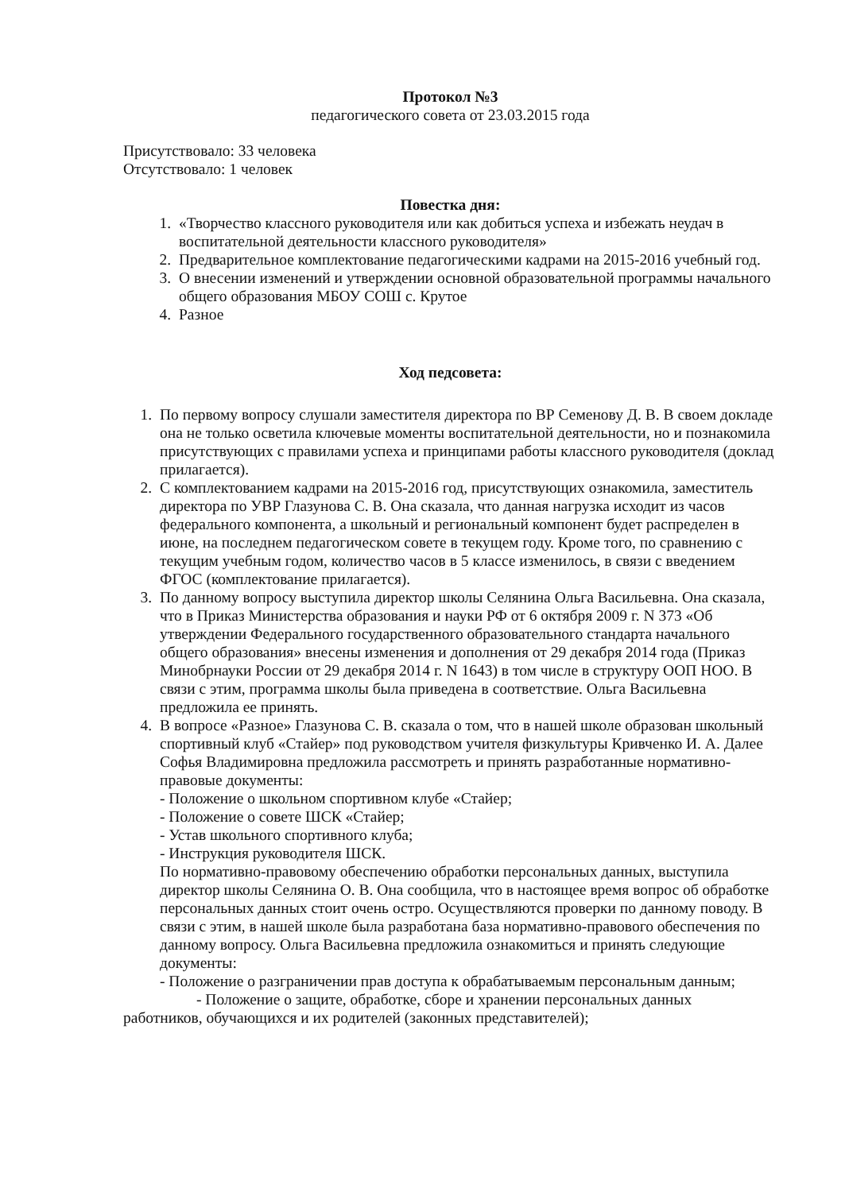Протокол №3
педагогического совета от 23.03.2015 года
Присутствовало: 33 человека
Отсутствовало: 1 человек
Повестка дня:
1. «Творчество классного руководителя или как добиться успеха и избежать неудач в воспитательной деятельности классного руководителя»
2. Предварительное комплектование педагогическими кадрами на 2015-2016 учебный год.
3. О внесении изменений и утверждении основной образовательной программы начального общего образования МБОУ СОШ с. Крутое
4. Разное
Ход педсовета:
1. По первому вопросу слушали заместителя директора по ВР Семенову Д. В. В своем докладе она не только осветила ключевые моменты воспитательной деятельности, но и познакомила присутствующих с правилами успеха и принципами работы классного руководителя (доклад прилагается).
2. С комплектованием кадрами на 2015-2016 год, присутствующих ознакомила, заместитель директора по УВР Глазунова С. В. Она сказала, что данная нагрузка исходит из часов федерального компонента, а школьный и региональный компонент будет распределен в июне, на последнем педагогическом совете в текущем году. Кроме того, по сравнению с текущим учебным годом, количество часов в 5 классе изменилось, в связи с введением ФГОС (комплектование прилагается).
3. По данному вопросу выступила директор школы Селянина Ольга Васильевна. Она сказала, что в Приказ Министерства образования и науки РФ от 6 октября 2009 г. N 373 «Об утверждении Федерального государственного образовательного стандарта начального общего образования» внесены изменения и дополнения от 29 декабря 2014 года (Приказ Минобрнауки России от 29 декабря 2014 г. N 1643) в том числе в структуру ООП НОО. В связи с этим, программа школы была приведена в соответствие. Ольга Васильевна предложила ее принять.
4. В вопросе «Разное» Глазунова С. В. сказала о том, что в нашей школе образован школьный спортивный клуб «Стайер» под руководством учителя физкультуры Кривченко И. А. Далее Софья Владимировна предложила рассмотреть и принять разработанные нормативно-правовые документы:
- Положение о школьном спортивном клубе «Стайер;
- Положение о совете ШСК «Стайер;
- Устав школьного спортивного клуба;
- Инструкция руководителя ШСК.
По нормативно-правовому обеспечению обработки персональных данных, выступила директор школы Селянина О. В. Она сообщила, что в настоящее время вопрос об обработке персональных данных стоит очень остро. Осуществляются проверки по данному поводу. В связи с этим, в нашей школе была разработана база нормативно-правового обеспечения по данному вопросу. Ольга Васильевна предложила ознакомиться и принять следующие документы:
- Положение о разграничении прав доступа к обрабатываемым персональным данным;
- Положение о защите, обработке, сборе и хранении персональных данных
работников, обучающихся и их родителей (законных представителей);